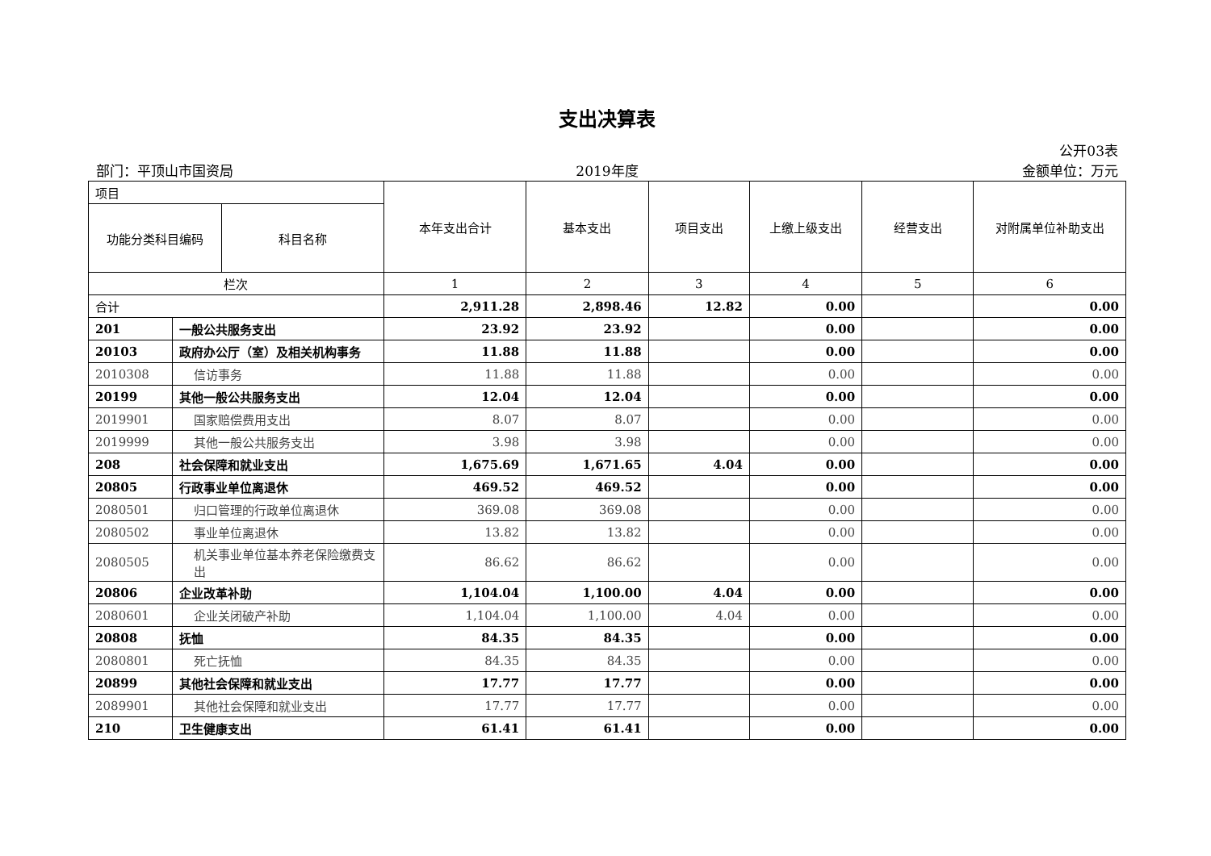支出决算表
公开03表
部门：平顶山市国资局 2019年度 金额单位：万元
| 项目 | | | 本年支出合计 | 基本支出 | 项目支出 | 上缴上级支出 | 经营支出 | 对附属单位补助支出 |
| --- | --- | --- | --- | --- | --- | --- | --- | --- |
| 功能分类科目编码 | | 科目名称 | | | | | | |
| 栏次 | | | 1 | 2 | 3 | 4 | 5 | 6 |
| 合计 | | | 2,911.28 | 2,898.46 | 12.82 | 0.00 | | 0.00 |
| 201 | 一般公共服务支出 | | 23.92 | 23.92 | | 0.00 | | 0.00 |
| 20103 | 政府办公厅（室）及相关机构事务 | | 11.88 | 11.88 | | 0.00 | | 0.00 |
| 2010308 | 信访事务 | | 11.88 | 11.88 | | 0.00 | | 0.00 |
| 20199 | 其他一般公共服务支出 | | 12.04 | 12.04 | | 0.00 | | 0.00 |
| 2019901 | 国家赔偿费用支出 | | 8.07 | 8.07 | | 0.00 | | 0.00 |
| 2019999 | 其他一般公共服务支出 | | 3.98 | 3.98 | | 0.00 | | 0.00 |
| 208 | 社会保障和就业支出 | | 1,675.69 | 1,671.65 | 4.04 | 0.00 | | 0.00 |
| 20805 | 行政事业单位离退休 | | 469.52 | 469.52 | | 0.00 | | 0.00 |
| 2080501 | 归口管理的行政单位离退休 | | 369.08 | 369.08 | | 0.00 | | 0.00 |
| 2080502 | 事业单位离退休 | | 13.82 | 13.82 | | 0.00 | | 0.00 |
| 2080505 | 机关事业单位基本养老保险缴费支出 | | 86.62 | 86.62 | | 0.00 | | 0.00 |
| 20806 | 企业改革补助 | | 1,104.04 | 1,100.00 | 4.04 | 0.00 | | 0.00 |
| 2080601 | 企业关闭破产补助 | | 1,104.04 | 1,100.00 | 4.04 | 0.00 | | 0.00 |
| 20808 | 抚恤 | | 84.35 | 84.35 | | 0.00 | | 0.00 |
| 2080801 | 死亡抚恤 | | 84.35 | 84.35 | | 0.00 | | 0.00 |
| 20899 | 其他社会保障和就业支出 | | 17.77 | 17.77 | | 0.00 | | 0.00 |
| 2089901 | 其他社会保障和就业支出 | | 17.77 | 17.77 | | 0.00 | | 0.00 |
| 210 | 卫生健康支出 | | 61.41 | 61.41 | | 0.00 | | 0.00 |